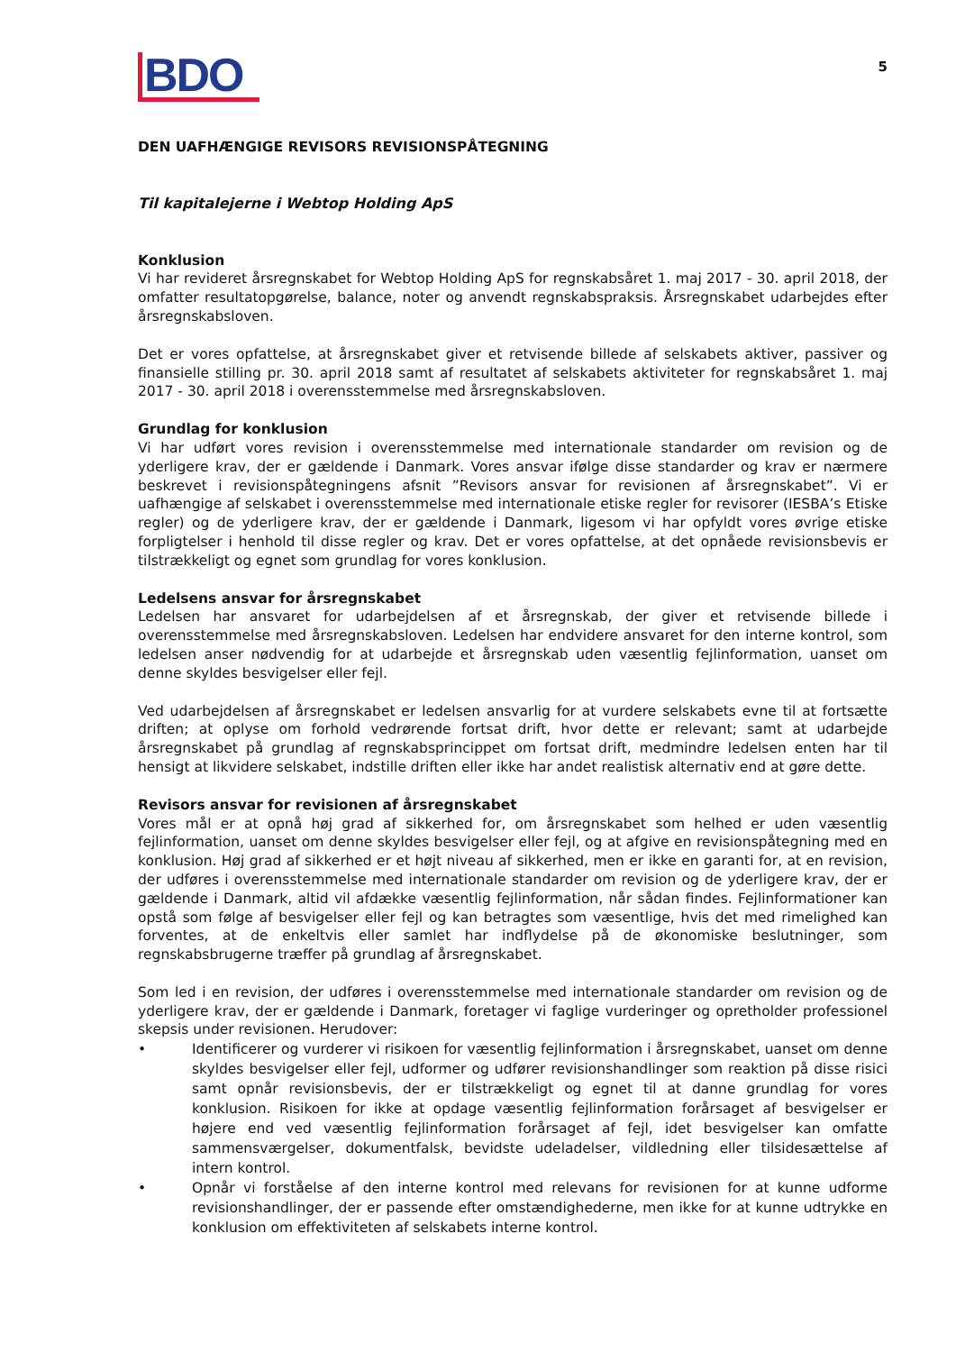BDO
5
DEN UAFHÆNGIGE REVISORS REVISIONSPÅTEGNING
Til kapitalejerne i Webtop Holding ApS
Konklusion
Vi har revideret årsregnskabet for Webtop Holding ApS for regnskabsåret 1. maj 2017 - 30. april 2018, der omfatter resultatopgørelse, balance, noter og anvendt regnskabspraksis. Årsregnskabet udarbejdes efter årsregnskabsloven.
Det er vores opfattelse, at årsregnskabet giver et retvisende billede af selskabets aktiver, passiver og finansielle stilling pr. 30. april 2018 samt af resultatet af selskabets aktiviteter for regnskabsåret 1. maj 2017 - 30. april 2018 i overensstemmelse med årsregnskabsloven.
Grundlag for konklusion
Vi har udført vores revision i overensstemmelse med internationale standarder om revision og de yderligere krav, der er gældende i Danmark. Vores ansvar ifølge disse standarder og krav er nærmere beskrevet i revisionspåtegningens afsnit ”Revisors ansvar for revisionen af årsregnskabet”. Vi er uafhængige af selskabet i overensstemmelse med internationale etiske regler for revisorer (IESBA’s Etiske regler) og de yderligere krav, der er gældende i Danmark, ligesom vi har opfyldt vores øvrige etiske forpligtelser i henhold til disse regler og krav. Det er vores opfattelse, at det opnåede revisionsbevis er tilstrækkeligt og egnet som grundlag for vores konklusion.
Ledelsens ansvar for årsregnskabet
Ledelsen har ansvaret for udarbejdelsen af et årsregnskab, der giver et retvisende billede i overensstemmelse med årsregnskabsloven. Ledelsen har endvidere ansvaret for den interne kontrol, som ledelsen anser nødvendig for at udarbejde et årsregnskab uden væsentlig fejlinformation, uanset om denne skyldes besvigelser eller fejl.
Ved udarbejdelsen af årsregnskabet er ledelsen ansvarlig for at vurdere selskabets evne til at fortsætte driften; at oplyse om forhold vedrørende fortsat drift, hvor dette er relevant; samt at udarbejde årsregnskabet på grundlag af regnskabsprincippet om fortsat drift, medmindre ledelsen enten har til hensigt at likvidere selskabet, indstille driften eller ikke har andet realistisk alternativ end at gøre dette.
Revisors ansvar for revisionen af årsregnskabet
Vores mål er at opnå høj grad af sikkerhed for, om årsregnskabet som helhed er uden væsentlig fejlinformation, uanset om denne skyldes besvigelser eller fejl, og at afgive en revisionspåtegning med en konklusion. Høj grad af sikkerhed er et højt niveau af sikkerhed, men er ikke en garanti for, at en revision, der udføres i overensstemmelse med internationale standarder om revision og de yderligere krav, der er gældende i Danmark, altid vil afdække væsentlig fejlinformation, når sådan findes. Fejlinformationer kan opstå som følge af besvigelser eller fejl og kan betragtes som væsentlige, hvis det med rimelighed kan forventes, at de enkeltvis eller samlet har indflydelse på de økonomiske beslutninger, som regnskabsbrugerne træffer på grundlag af årsregnskabet.
Som led i en revision, der udføres i overensstemmelse med internationale standarder om revision og de yderligere krav, der er gældende i Danmark, foretager vi faglige vurderinger og opretholder professionel skepsis under revisionen. Herudover:
• Identificerer og vurderer vi risikoen for væsentlig fejlinformation i årsregnskabet, uanset om denne skyldes besvigelser eller fejl, udformer og udfører revisionshandlinger som reaktion på disse risici samt opnår revisionsbevis, der er tilstrækkeligt og egnet til at danne grundlag for vores konklusion. Risikoen for ikke at opdage væsentlig fejlinformation forårsaget af besvigelser er højere end ved væsentlig fejlinformation forårsaget af fejl, idet besvigelser kan omfatte sammensværgelser, dokumentfalsk, bevidste udeladelser, vildledning eller tilsidesættelse af intern kontrol.
• Opnår vi forståelse af den interne kontrol med relevans for revisionen for at kunne udforme revisionshandlinger, der er passende efter omstændighederne, men ikke for at kunne udtrykke en konklusion om effektiviteten af selskabets interne kontrol.